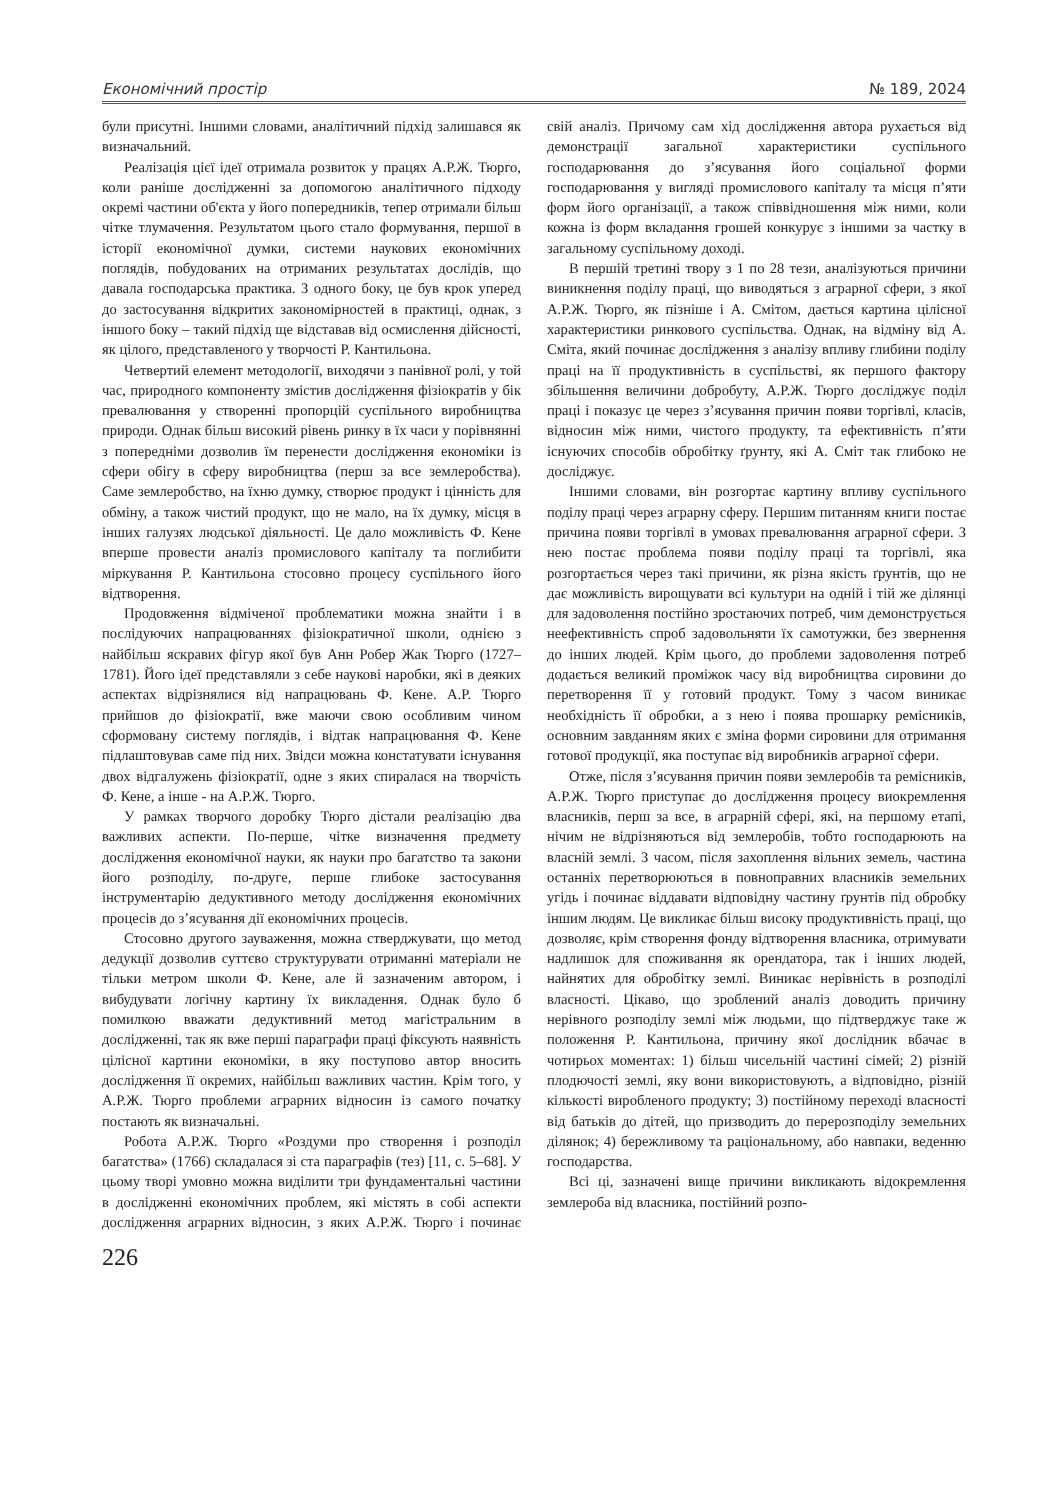Економічний простір № 189, 2024
були присутні. Іншими словами, аналітичний підхід залишався як визначальний.
Реалізація цієї ідеї отримала розвиток у працях А.Р.Ж. Тюрго, коли раніше дослідженні за допомогою аналітичного підходу окремі частини об'єкта у його попередників, тепер отримали більш чітке тлумачення. Результатом цього стало формування, першої в історії економічної думки, системи наукових економічних поглядів, побудованих на отриманих результатах дослідів, що давала господарська практика. З одного боку, це був крок уперед до застосування відкритих закономірностей в практиці, однак, з іншого боку – такий підхід ще відставав від осмислення дійсності, як цілого, представленого у творчості Р. Кантильона.
Четвертий елемент методології, виходячи з панівної ролі, у той час, природного компоненту змістив дослідження фізіократів у бік превалювання у створенні пропорцій суспільного виробництва природи. Однак більш високий рівень ринку в їх часи у порівнянні з попередніми дозволив їм перенести дослідження економіки із сфери обігу в сферу виробництва (перш за все землеробства). Саме землеробство, на їхню думку, створює продукт і цінність для обміну, а також чистий продукт, що не мало, на їх думку, місця в інших галузях людської діяльності. Це дало можливість Ф. Кене вперше провести аналіз промислового капіталу та поглибити міркування Р. Кантильона стосовно процесу суспільного його відтворення.
Продовження відміченої проблематики можна знайти і в послідуючих напрацюваннях фізіократичної школи, однією з найбільш яскравих фігур якої був Анн Робер Жак Тюрго (1727–1781). Його ідеї представляли з себе наукові наробки, які в деяких аспектах відрізнялися від напрацювань Ф. Кене. А.Р. Тюрго прийшов до фізіократії, вже маючи свою особливим чином сформовану систему поглядів, і відтак напрацювання Ф. Кене підлаштовував саме під них. Звідси можна констатувати існування двох відгалужень фізіократії, одне з яких спиралася на творчість Ф. Кене, а інше - на А.Р.Ж. Тюрго.
У рамках творчого доробку Тюрго дістали реалізацію два важливих аспекти. По-перше, чітке визначення предмету дослідження економічної науки, як науки про багатство та закони його розподілу, по-друге, перше глибоке застосування інструментарію дедуктивного методу дослідження економічних процесів до з’ясування дії економічних процесів.
Стосовно другого зауваження, можна стверджувати, що метод дедукції дозволив суттєво структурувати отриманні матеріали не тільки метром школи Ф. Кене, але й зазначеним автором, і вибудувати логічну картину їх викладення. Однак було б помилкою вважати дедуктивний метод магістральним в дослідженні, так як вже перші параграфи праці фіксують наявність цілісної картини економіки, в яку поступово автор вносить дослідження її окремих, найбільш важливих частин. Крім того, у А.Р.Ж. Тюрго проблеми аграрних відносин із самого початку постають як визначальні.
Робота А.Р.Ж. Тюрго «Роздуми про створення і розподіл багатства» (1766) складалася зі ста параграфів (тез) [11, с. 5–68]. У цьому творі умовно можна виділити три фундаментальні частини в дослідженні економічних проблем, які містять в собі аспекти дослідження аграрних відносин, з яких А.Р.Ж. Тюрго і починає свій аналіз. Причому сам хід дослідження автора рухається від демонстрації загальної характеристики суспільного господарювання до з’ясування його соціальної форми господарювання у вигляді промислового капіталу та місця п’яти форм його організації, а також співвідношення між ними, коли кожна із форм вкладання грошей конкурує з іншими за частку в загальному суспільному доході.
В першій третині твору з 1 по 28 тези, аналізуються причини виникнення поділу праці, що виводяться з аграрної сфери, з якої А.Р.Ж. Тюрго, як пізніше і А. Смітом, дається картина цілісної характеристики ринкового суспільства. Однак, на відміну від А. Сміта, який починає дослідження з аналізу впливу глибини поділу праці на її продуктивність в суспільстві, як першого фактору збільшення величини добробуту, А.Р.Ж. Тюрго досліджує поділ праці і показує це через з’ясування причин появи торгівлі, класів, відносин між ними, чистого продукту, та ефективність п’яти існуючих способів обробітку ґрунту, які А. Сміт так глибоко не досліджує.
Іншими словами, він розгортає картину впливу суспільного поділу праці через аграрну сферу. Першим питанням книги постає причина появи торгівлі в умовах превалювання аграрної сфери. З нею постає проблема появи поділу праці та торгівлі, яка розгортається через такі причини, як різна якість ґрунтів, що не дає можливість вирощувати всі культури на одній і тій же ділянці для задоволення постійно зростаючих потреб, чим демонструється неефективність спроб задовольняти їх самотужки, без звернення до інших людей. Крім цього, до проблеми задоволення потреб додається великий проміжок часу від виробництва сировини до перетворення її у готовий продукт. Тому з часом виникає необхідність її обробки, а з нею і поява прошарку ремісників, основним завданням яких є зміна форми сировини для отримання готової продукції, яка поступає від виробників аграрної сфери.
Отже, після з’ясування причин появи землеробів та ремісників, А.Р.Ж. Тюрго приступає до дослідження процесу виокремлення власників, перш за все, в аграрній сфері, які, на першому етапі, нічим не відрізняються від землеробів, тобто господарюють на власній землі. З часом, після захоплення вільних земель, частина останніх перетворюються в повноправних власників земельних угідь і починає віддавати відповідну частину ґрунтів під обробку іншим людям. Це викликає більш високу продуктивність праці, що дозволяє, крім створення фонду відтворення власника, отримувати надлишок для споживання як орендатора, так і інших людей, найнятих для обробітку землі. Виникає нерівність в розподілі власності. Цікаво, що зроблений аналіз доводить причину нерівного розподілу землі між людьми, що підтверджує таке ж положення Р. Кантильона, причину якої дослідник вбачає в чотирьох моментах: 1) більш чисельній частині сімей; 2) різній плодючості землі, яку вони використовують, а відповідно, різній кількості виробленого продукту; 3) постійному переході власності від батьків до дітей, що призводить до перерозподілу земельних ділянок; 4) бережливому та раціональному, або навпаки, веденню господарства.
Всі ці, зазначені вище причини викликають відокремлення землероба від власника, постійний розпо-
226